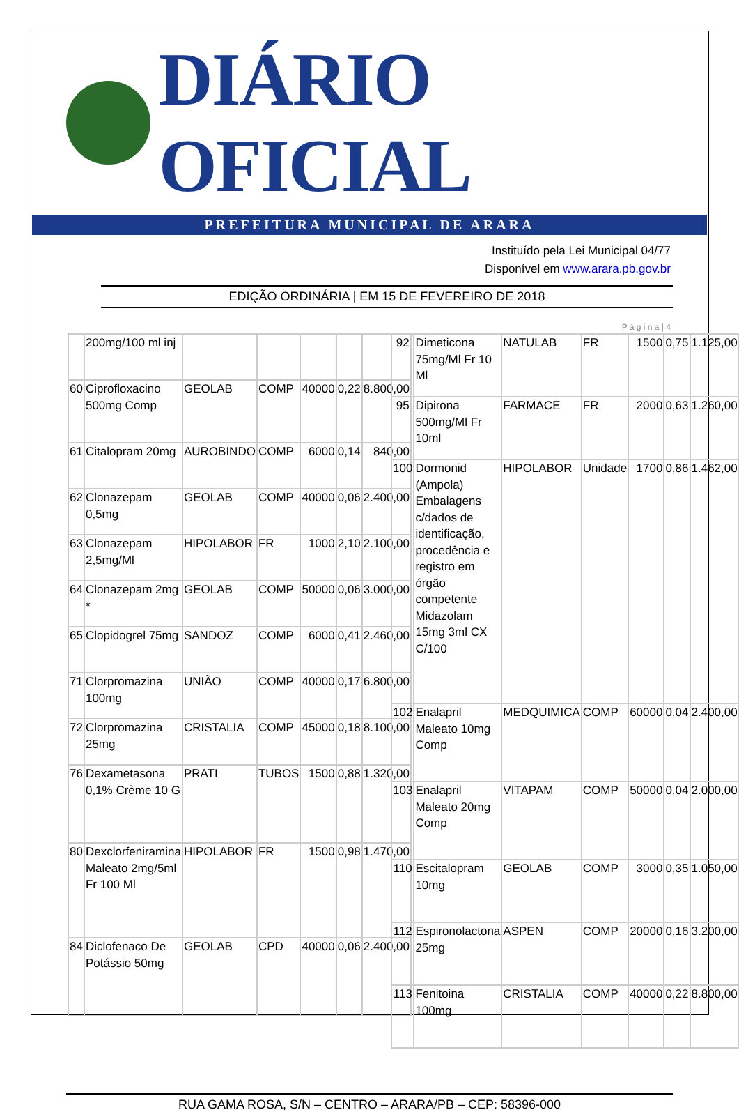DIÁRIO OFICIAL
PREFEITURA MUNICIPAL DE ARARA
Instituído pela Lei Municipal 04/77
Disponível em www.arara.pb.gov.br
EDIÇÃO ORDINÁRIA | EM 15 DE FEVEREIRO DE 2018
P á g i n a | 4
| | 200mg/100 ml inj | | | | | |
| 60 | Ciprofloxacino 500mg Comp | GEOLAB | COMP | 40000 | 0,22 | 8.800,00 |
| 61 | Citalopram 20mg | AUROBINDO | COMP | 6000 | 0,14 | 840,00 |
| 62 | Clonazepam 0,5mg | GEOLAB | COMP | 40000 | 0,06 | 2.400,00 |
| 63 | Clonazepam 2,5mg/Ml | HIPOLABOR | FR | 1000 | 2,10 | 2.100,00 |
| 64 | Clonazepam 2mg * | GEOLAB | COMP | 50000 | 0,06 | 3.000,00 |
| 65 | Clopidogrel 75mg | SANDOZ | COMP | 6000 | 0,41 | 2.460,00 |
| 71 | Clorpromazina 100mg | UNIÃO | COMP | 40000 | 0,17 | 6.800,00 |
| 72 | Clorpromazina 25mg | CRISTALIA | COMP | 45000 | 0,18 | 8.100,00 |
| 76 | Dexametasona 0,1% Crème 10 G | PRATI | TUBOS | 1500 | 0,88 | 1.320,00 |
| 80 | Dexclorfeniramina Maleato 2mg/5ml Fr 100 Ml | HIPOLABOR | FR | 1500 | 0,98 | 1.470,00 |
| 84 | Diclofenaco De Potássio 50mg | GEOLAB | CPD | 40000 | 0,06 | 2.400,00 |
| 92 | Dimeticona 75mg/Ml Fr 10 Ml | NATULAB | FR | 1500 | 0,75 | 1.125,00 |
| 95 | Dipirona 500mg/Ml Fr 10ml | FARMACE | FR | 2000 | 0,63 | 1.260,00 |
| 100 | Dormonid (Ampola) Embalagens c/dados de identificação, procedência e registro em órgão competente Midazolam 15mg 3ml CX C/100 | HIPOLABOR | Unidade | 1700 | 0,86 | 1.462,00 |
| 102 | Enalapril Maleato 10mg Comp | MEDQUIMICA | COMP | 60000 | 0,04 | 2.400,00 |
| 103 | Enalapril Maleato 20mg Comp | VITAPAM | COMP | 50000 | 0,04 | 2.000,00 |
| 110 | Escitalopram 10mg | GEOLAB | COMP | 3000 | 0,35 | 1.050,00 |
| 112 | Espironolactona 25mg | ASPEN | COMP | 20000 | 0,16 | 3.200,00 |
| 113 | Fenitoina 100mg | CRISTALIA | COMP | 40000 | 0,22 | 8.800,00 |
RUA GAMA ROSA, S/N – CENTRO – ARARA/PB – CEP: 58396-000